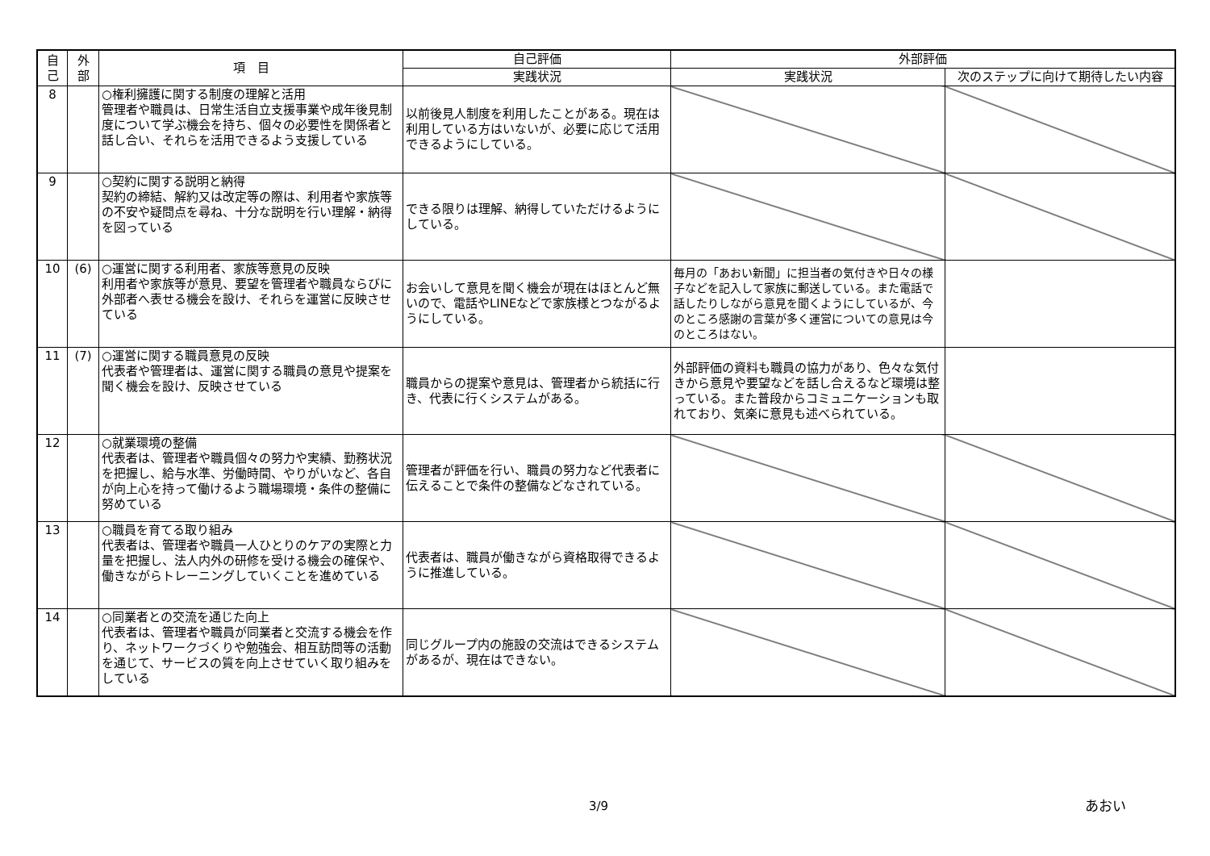| 自 己 | 外 部 | 項 目 | 自己評価 | 外部評価 | |
| --- | --- | --- | --- | --- | --- |
| | | | 実践状況 | 実践状況 | 次のステップに向けて期待したい内容 |
| 8 | | ○権利擁護に関する制度の理解と活用 管理者や職員は、日常生活自立支援事業や成年後見制度について学ぶ機会を持ち、個々の必要性を関係者と話し合い、それらを活用できるよう支援している | 以前後見人制度を利用したことがある。現在は利用している方はいないが、必要に応じて活用できるようにしている。 | | |
| 9 | | ○契約に関する説明と納得 契約の締結、解約又は改定等の際は、利用者や家族等の不安や疑問点を尋ね、十分な説明を行い理解・納得を図っている | できる限りは理解、納得していただけるようにしている。 | | |
| 10 | (6) | ○運営に関する利用者、家族等意見の反映 利用者や家族等が意見、要望を管理者や職員ならびに外部者へ表せる機会を設け、それらを運営に反映させている | お会いして意見を聞く機会が現在はほとんど無いので、電話やLINEなどで家族様とつながるようにしている。 | 毎月の「あおい新聞」に担当者の気付きや日々の様子などを記入して家族に郵送している。また電話で話したりしながら意見を聞くようにしているが、今のところ感謝の言葉が多く運営についての意見は今のところはない。 | |
| 11 | (7) | ○運営に関する職員意見の反映 代表者や管理者は、運営に関する職員の意見や提案を聞く機会を設け、反映させている | 職員からの提案や意見は、管理者から統括に行き、代表に行くシステムがある。 | 外部評価の資料も職員の協力があり、色々な気付きから意見や要望などを話し合えるなど環境は整っている。また普段からコミュニケーションも取れており、気楽に意見も述べられている。 | |
| 12 | | ○就業環境の整備 代表者は、管理者や職員個々の努力や実績、勤務状況を把握し、給与水準、労働時間、やりがいなど、各自が向上心を持って働けるよう職場環境・条件の整備に努めている | 管理者が評価を行い、職員の努力など代表者に伝えることで条件の整備などなされている。 | | |
| 13 | | ○職員を育てる取り組み 代表者は、管理者や職員一人ひとりのケアの実際と力量を把握し、法人内外の研修を受ける機会の確保や、働きながらトレーニングしていくことを進めている | 代表者は、職員が働きながら資格取得できるように推進している。 | | |
| 14 | | ○同業者との交流を通じた向上 代表者は、管理者や職員が同業者と交流する機会を作り、ネットワークづくりや勉強会、相互訪問等の活動を通じて、サービスの質を向上させていく取り組みをしている | 同じグループ内の施設の交流はできるシステムがあるが、現在はできない。 | | |
3/9 あおい